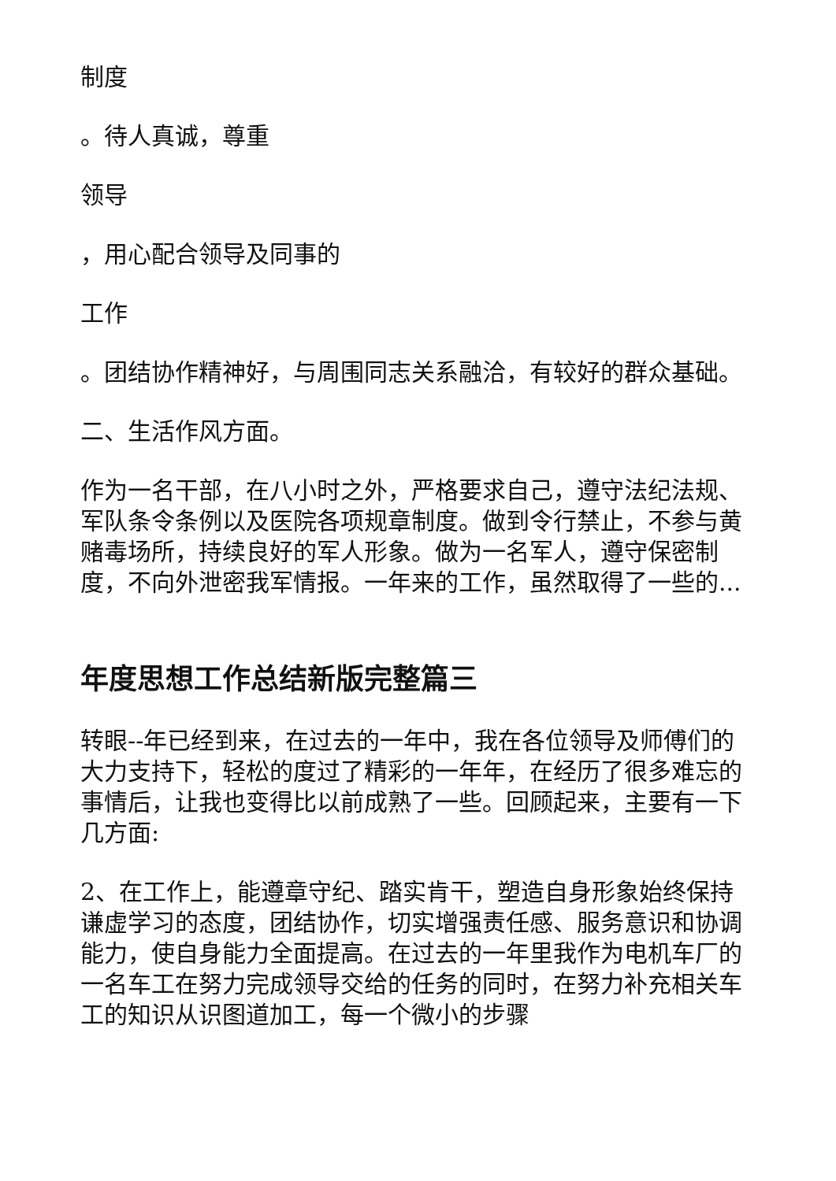制度
。待人真诚，尊重
领导
，用心配合领导及同事的
工作
。团结协作精神好，与周围同志关系融洽，有较好的群众基础。
二、生活作风方面。
作为一名干部，在八小时之外，严格要求自己，遵守法纪法规、军队条令条例以及医院各项规章制度。做到令行禁止，不参与黄赌毒场所，持续良好的军人形象。做为一名军人，遵守保密制度，不向外泄密我军情报。一年来的工作，虽然取得了一些的...
年度思想工作总结新版完整篇三
转眼--年已经到来，在过去的一年中，我在各位领导及师傅们的大力支持下，轻松的度过了精彩的一年年，在经历了很多难忘的事情后，让我也变得比以前成熟了一些。回顾起来，主要有一下几方面:
2、在工作上，能遵章守纪、踏实肯干，塑造自身形象始终保持谦虚学习的态度，团结协作，切实增强责任感、服务意识和协调能力，使自身能力全面提高。在过去的一年里我作为电机车厂的一名车工在努力完成领导交给的任务的同时，在努力补充相关车工的知识从识图道加工，每一个微小的步骤